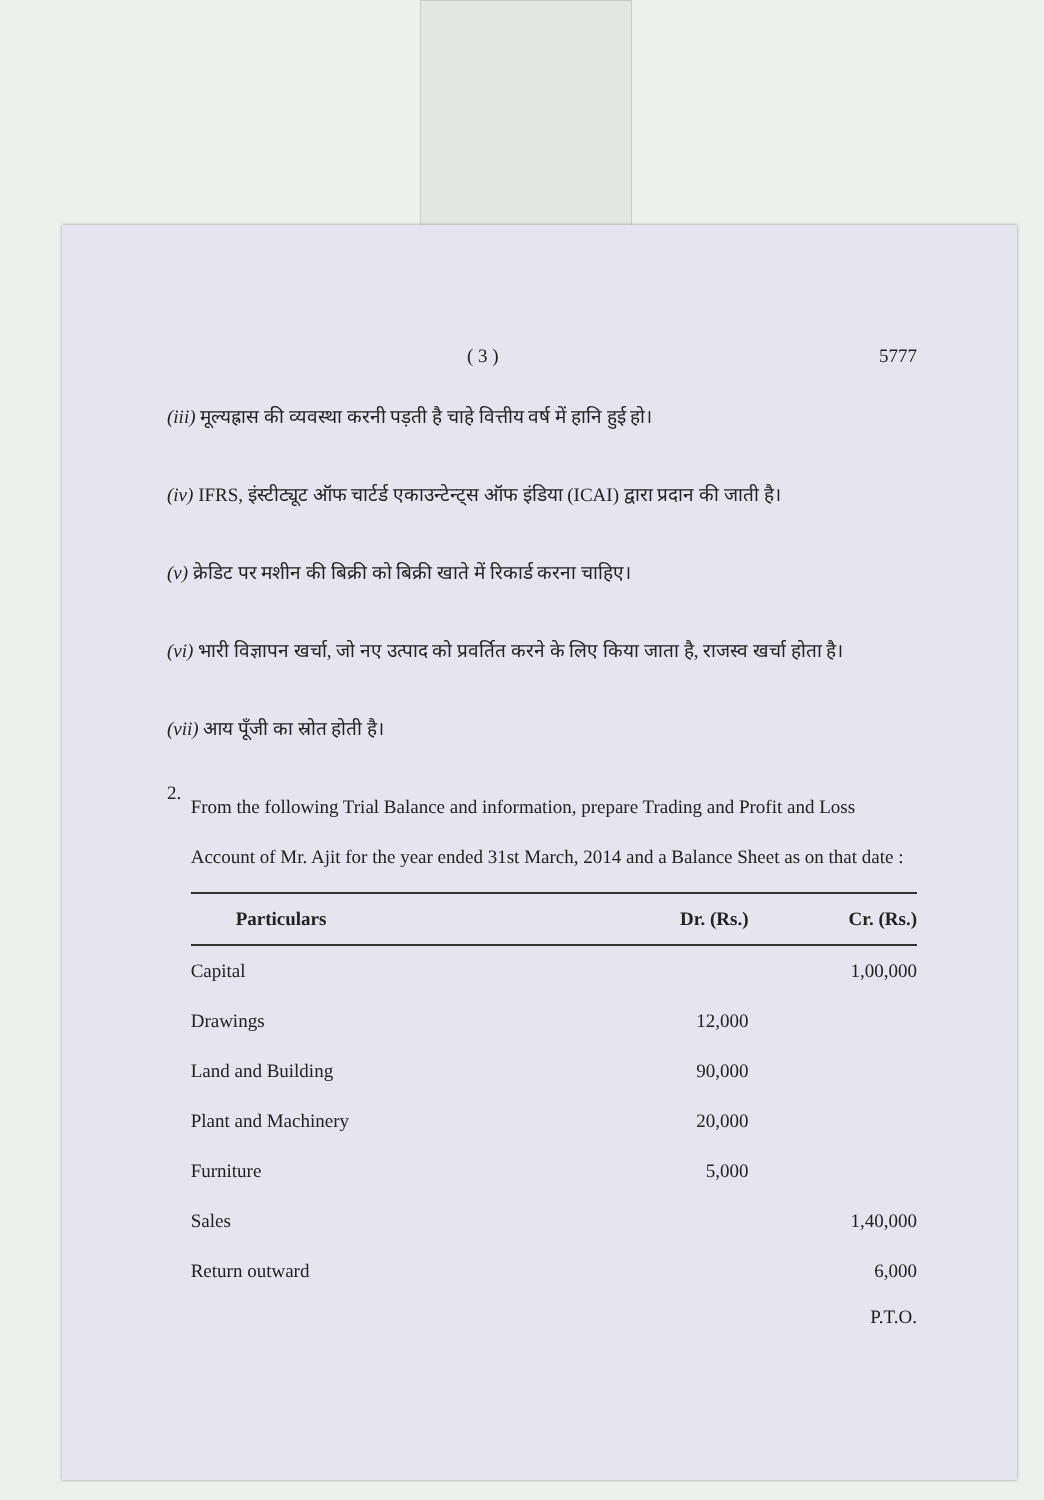( 3 ) 5777
(iii) मूल्यह्रास की व्यवस्था करनी पड़ती है चाहे वित्तीय वर्ष में हानि हुई हो।
(iv) IFRS, इंस्टीट्यूट ऑफ चार्टर्ड एकाउन्टेन्ट्स ऑफ इंडिया (ICAI) द्वारा प्रदान की जाती है।
(v) क्रेडिट पर मशीन की बिक्री को बिक्री खाते में रिकार्ड करना चाहिए।
(vi) भारी विज्ञापन खर्चा, जो नए उत्पाद को प्रवर्तित करने के लिए किया जाता है, राजस्व खर्चा होता है।
(vii) आय पूँजी का स्रोत होती है।
2.
From the following Trial Balance and information, prepare Trading and Profit and Loss Account of Mr. Ajit for the year ended 31st March, 2014 and a Balance Sheet as on that date :
| Particulars | Dr. (Rs.) | Cr. (Rs.) |
| --- | --- | --- |
| Capital | | 1,00,000 |
| Drawings | 12,000 | |
| Land and Building | 90,000 | |
| Plant and Machinery | 20,000 | |
| Furniture | 5,000 | |
| Sales | | 1,40,000 |
| Return outward | | 6,000 |
P.T.O.